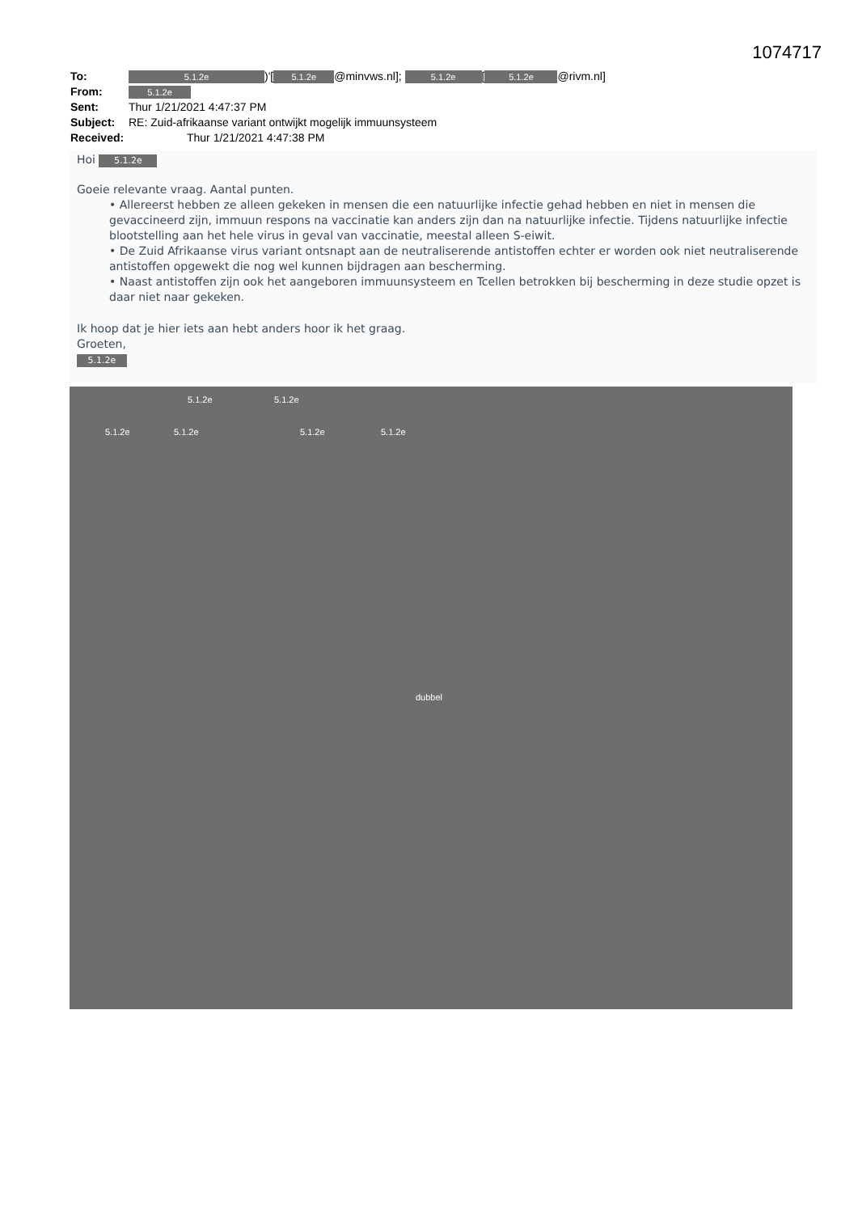1074717
| To: | 5.1.2e )'[ 5.1.2e @minvws.nl]; 5.1.2e [ 5.1.2e @rivm.nl] |
| From: | 5.1.2e |
| Sent: | Thur 1/21/2021 4:47:37 PM |
| Subject: | RE: Zuid-afrikaanse variant ontwijkt mogelijk immuunsysteem |
| Received: | Thur 1/21/2021 4:47:38 PM |
Hoi 5.1.2e
Goeie relevante vraag. Aantal punten.
• Allereerst hebben ze alleen gekeken in mensen die een natuurlijke infectie gehad hebben en niet in mensen die gevaccineerd zijn, immuun respons na vaccinatie kan anders zijn dan na natuurlijke infectie. Tijdens natuurlijke infectie blootstelling aan het hele virus in geval van vaccinatie, meestal alleen S-eiwit.
• De Zuid Afrikaanse virus variant ontsnapt aan de neutraliserende antistoffen echter er worden ook niet neutraliserende antistoffen opgewekt die nog wel kunnen bijdragen aan bescherming.
• Naast antistoffen zijn ook het aangeboren immuunsysteem en Tcellen betrokken bij bescherming in deze studie opzet is daar niet naar gekeken.
Ik hoop dat je hier iets aan hebt anders hoor ik het graag.
Groeten,
5.1.2e
5.1.2e 5.1.2e
5.1.2e 5.1.2e 5.1.2e 5.1.2e
dubbel